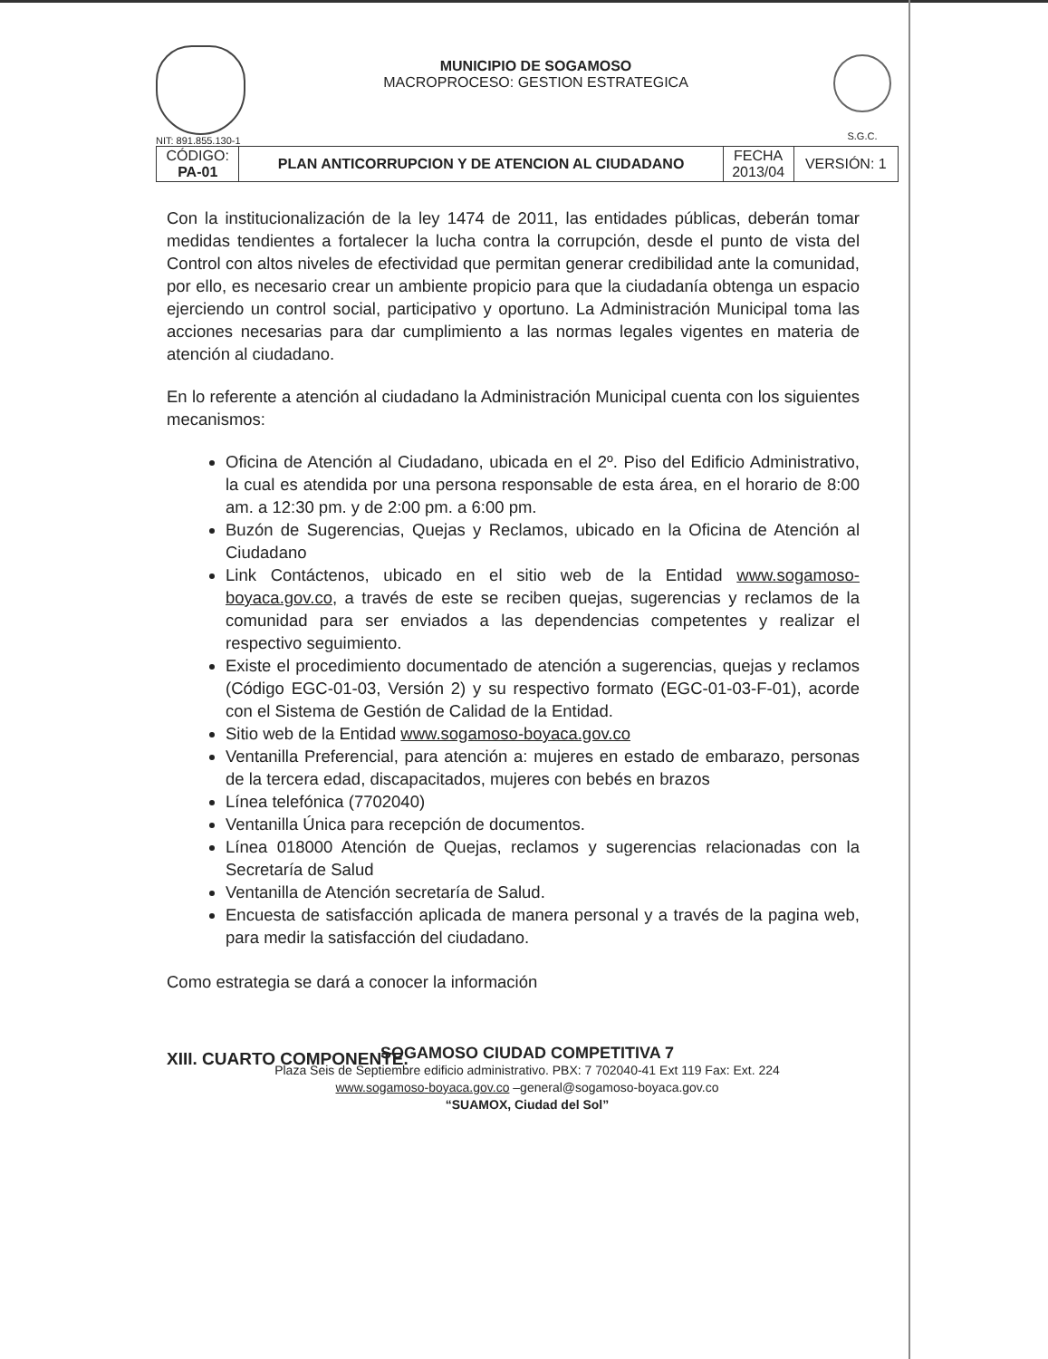NIT: 891.855.130-1
MUNICIPIO DE SOGAMOSO
MACROPROCESO: GESTION ESTRATEGICA
S.G.C.
| CÓDIGO: PA-01 | PLAN ANTICORRUPCION Y DE ATENCION AL CIUDADANO | FECHA 2013/04 | VERSIÓN: 1 |
Con la institucionalización de la ley 1474 de 2011, las entidades públicas, deberán tomar medidas tendientes a fortalecer la lucha contra la corrupción, desde el punto de vista del Control con altos niveles de efectividad que permitan generar credibilidad ante la comunidad, por ello, es necesario crear un ambiente propicio para que la ciudadanía obtenga un espacio ejerciendo un control social, participativo y oportuno. La Administración Municipal toma las acciones necesarias para dar cumplimiento a las normas legales vigentes en materia de atención al ciudadano.
En lo referente a atención al ciudadano la Administración Municipal cuenta con los siguientes mecanismos:
Oficina de Atención al Ciudadano, ubicada en el 2º. Piso del Edificio Administrativo, la cual es atendida por una persona responsable de esta área, en el horario de 8:00 am. a 12:30 pm. y de 2:00 pm. a 6:00 pm.
Buzón de Sugerencias, Quejas y Reclamos, ubicado en la Oficina de Atención al Ciudadano
Link Contáctenos, ubicado en el sitio web de la Entidad www.sogamoso-boyaca.gov.co, a través de este se reciben quejas, sugerencias y reclamos de la comunidad para ser enviados a las dependencias competentes y realizar el respectivo seguimiento.
Existe el procedimiento documentado de atención a sugerencias, quejas y reclamos (Código EGC-01-03, Versión 2) y su respectivo formato (EGC-01-03-F-01), acorde con el Sistema de Gestión de Calidad de la Entidad.
Sitio web de la Entidad www.sogamoso-boyaca.gov.co
Ventanilla Preferencial, para atención a: mujeres en estado de embarazo, personas de la tercera edad, discapacitados, mujeres con bebés en brazos
Línea telefónica (7702040)
Ventanilla Única para recepción de documentos.
Línea 018000 Atención de Quejas, reclamos y sugerencias relacionadas con la Secretaría de Salud
Ventanilla de Atención secretaría de Salud.
Encuesta de satisfacción aplicada de manera personal y a través de la pagina web, para medir la satisfacción del ciudadano.
Como estrategia se dará a conocer la información
XIII. CUARTO COMPONENTE.
SOGAMOSO CIUDAD COMPETITIVA 7
Plaza Seis de Septiembre edificio administrativo. PBX: 7 702040-41 Ext 119 Fax: Ext. 224
www.sogamoso-boyaca.gov.co –general@sogamoso-boyaca.gov.co
“SUAMOX, Ciudad del Sol”